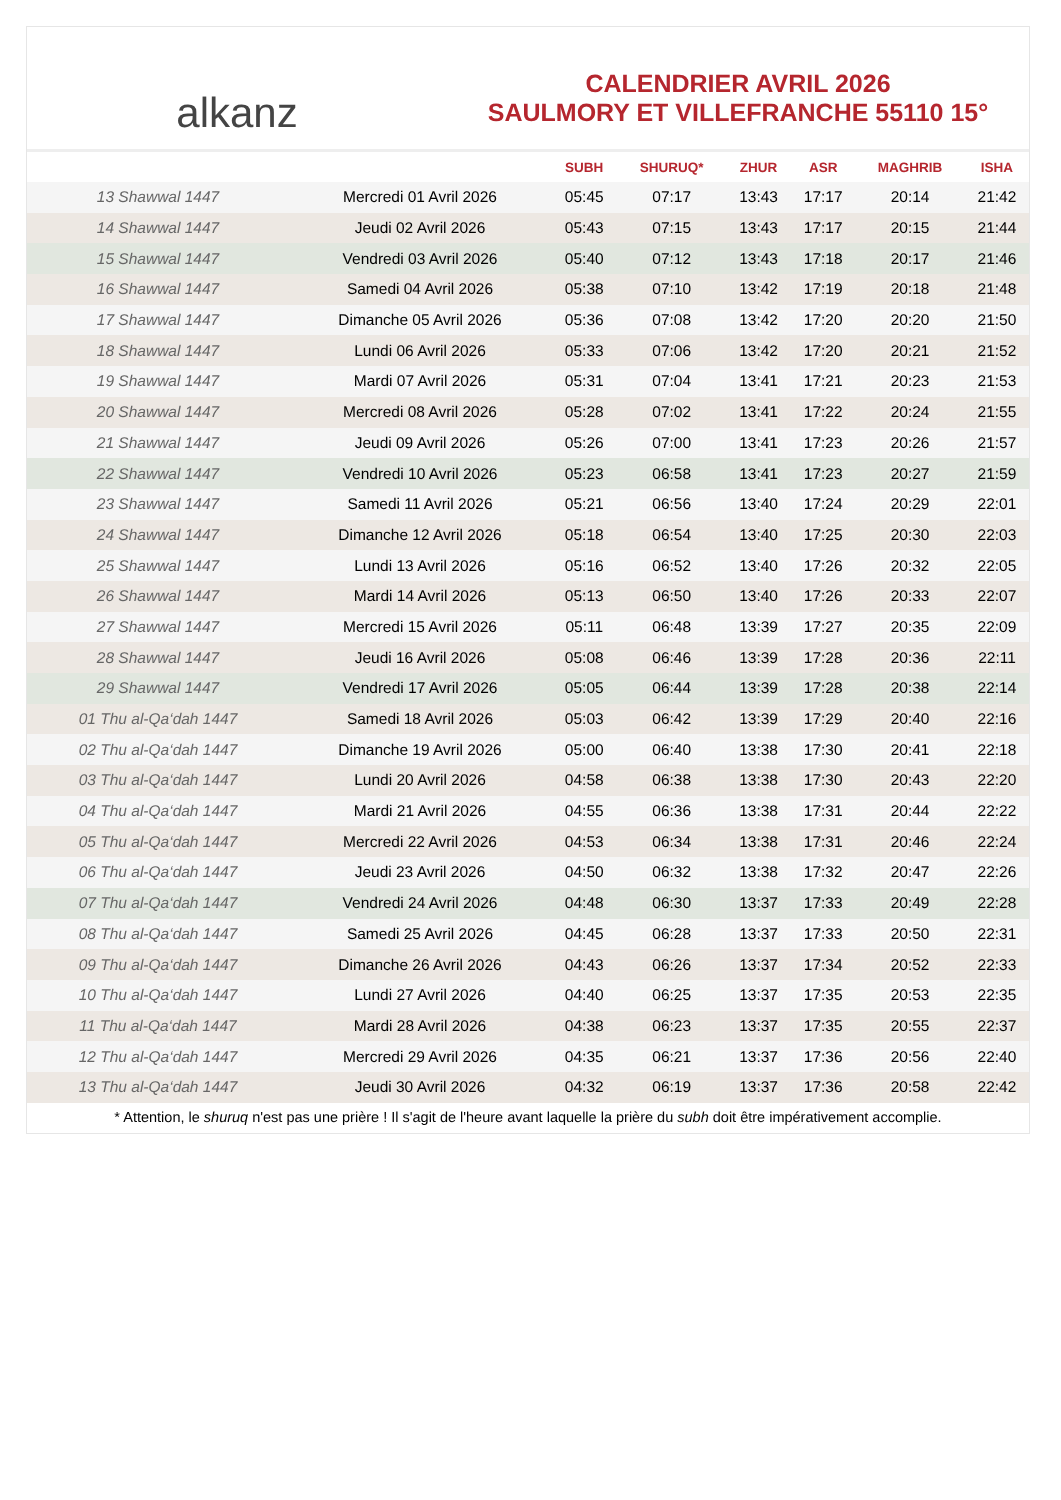alkanz
CALENDRIER AVRIL 2026
SAULMORY ET VILLEFRANCHE 55110 15°
| | | SUBH | SHURUQ* | ZHUR | ASR | MAGHRIB | ISHA |
| --- | --- | --- | --- | --- | --- | --- | --- |
| 13 Shawwal 1447 | Mercredi 01 Avril 2026 | 05:45 | 07:17 | 13:43 | 17:17 | 20:14 | 21:42 |
| 14 Shawwal 1447 | Jeudi 02 Avril 2026 | 05:43 | 07:15 | 13:43 | 17:17 | 20:15 | 21:44 |
| 15 Shawwal 1447 | Vendredi 03 Avril 2026 | 05:40 | 07:12 | 13:43 | 17:18 | 20:17 | 21:46 |
| 16 Shawwal 1447 | Samedi 04 Avril 2026 | 05:38 | 07:10 | 13:42 | 17:19 | 20:18 | 21:48 |
| 17 Shawwal 1447 | Dimanche 05 Avril 2026 | 05:36 | 07:08 | 13:42 | 17:20 | 20:20 | 21:50 |
| 18 Shawwal 1447 | Lundi 06 Avril 2026 | 05:33 | 07:06 | 13:42 | 17:20 | 20:21 | 21:52 |
| 19 Shawwal 1447 | Mardi 07 Avril 2026 | 05:31 | 07:04 | 13:41 | 17:21 | 20:23 | 21:53 |
| 20 Shawwal 1447 | Mercredi 08 Avril 2026 | 05:28 | 07:02 | 13:41 | 17:22 | 20:24 | 21:55 |
| 21 Shawwal 1447 | Jeudi 09 Avril 2026 | 05:26 | 07:00 | 13:41 | 17:23 | 20:26 | 21:57 |
| 22 Shawwal 1447 | Vendredi 10 Avril 2026 | 05:23 | 06:58 | 13:41 | 17:23 | 20:27 | 21:59 |
| 23 Shawwal 1447 | Samedi 11 Avril 2026 | 05:21 | 06:56 | 13:40 | 17:24 | 20:29 | 22:01 |
| 24 Shawwal 1447 | Dimanche 12 Avril 2026 | 05:18 | 06:54 | 13:40 | 17:25 | 20:30 | 22:03 |
| 25 Shawwal 1447 | Lundi 13 Avril 2026 | 05:16 | 06:52 | 13:40 | 17:26 | 20:32 | 22:05 |
| 26 Shawwal 1447 | Mardi 14 Avril 2026 | 05:13 | 06:50 | 13:40 | 17:26 | 20:33 | 22:07 |
| 27 Shawwal 1447 | Mercredi 15 Avril 2026 | 05:11 | 06:48 | 13:39 | 17:27 | 20:35 | 22:09 |
| 28 Shawwal 1447 | Jeudi 16 Avril 2026 | 05:08 | 06:46 | 13:39 | 17:28 | 20:36 | 22:11 |
| 29 Shawwal 1447 | Vendredi 17 Avril 2026 | 05:05 | 06:44 | 13:39 | 17:28 | 20:38 | 22:14 |
| 01 Thu al-Qa‘dah 1447 | Samedi 18 Avril 2026 | 05:03 | 06:42 | 13:39 | 17:29 | 20:40 | 22:16 |
| 02 Thu al-Qa‘dah 1447 | Dimanche 19 Avril 2026 | 05:00 | 06:40 | 13:38 | 17:30 | 20:41 | 22:18 |
| 03 Thu al-Qa‘dah 1447 | Lundi 20 Avril 2026 | 04:58 | 06:38 | 13:38 | 17:30 | 20:43 | 22:20 |
| 04 Thu al-Qa‘dah 1447 | Mardi 21 Avril 2026 | 04:55 | 06:36 | 13:38 | 17:31 | 20:44 | 22:22 |
| 05 Thu al-Qa‘dah 1447 | Mercredi 22 Avril 2026 | 04:53 | 06:34 | 13:38 | 17:31 | 20:46 | 22:24 |
| 06 Thu al-Qa‘dah 1447 | Jeudi 23 Avril 2026 | 04:50 | 06:32 | 13:38 | 17:32 | 20:47 | 22:26 |
| 07 Thu al-Qa‘dah 1447 | Vendredi 24 Avril 2026 | 04:48 | 06:30 | 13:37 | 17:33 | 20:49 | 22:28 |
| 08 Thu al-Qa‘dah 1447 | Samedi 25 Avril 2026 | 04:45 | 06:28 | 13:37 | 17:33 | 20:50 | 22:31 |
| 09 Thu al-Qa‘dah 1447 | Dimanche 26 Avril 2026 | 04:43 | 06:26 | 13:37 | 17:34 | 20:52 | 22:33 |
| 10 Thu al-Qa‘dah 1447 | Lundi 27 Avril 2026 | 04:40 | 06:25 | 13:37 | 17:35 | 20:53 | 22:35 |
| 11 Thu al-Qa‘dah 1447 | Mardi 28 Avril 2026 | 04:38 | 06:23 | 13:37 | 17:35 | 20:55 | 22:37 |
| 12 Thu al-Qa‘dah 1447 | Mercredi 29 Avril 2026 | 04:35 | 06:21 | 13:37 | 17:36 | 20:56 | 22:40 |
| 13 Thu al-Qa‘dah 1447 | Jeudi 30 Avril 2026 | 04:32 | 06:19 | 13:37 | 17:36 | 20:58 | 22:42 |
* Attention, le shuruq n'est pas une prière ! Il s'agit de l'heure avant laquelle la prière du subh doit être impérativement accomplie.